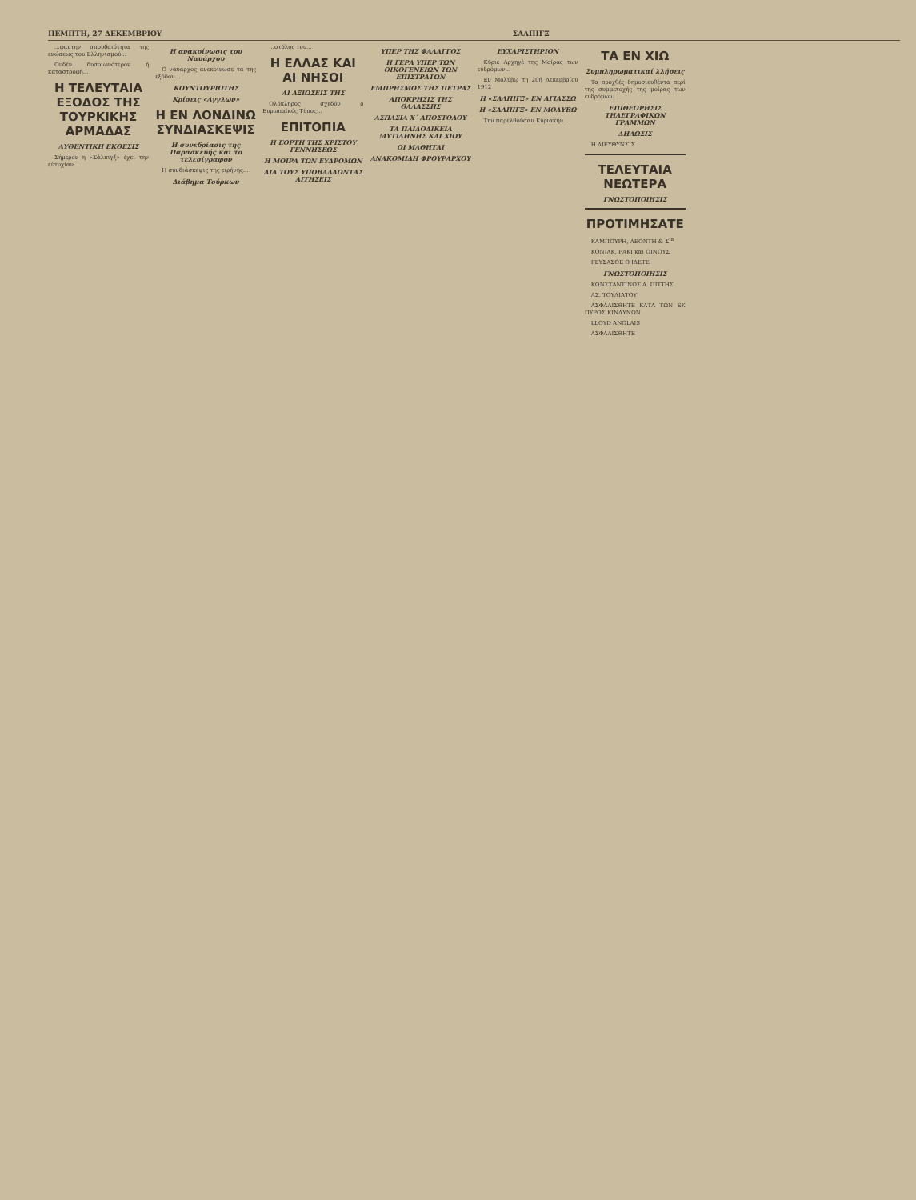ΠΕΜΠΤΗ, 27 ΔΕΚΕΜΒΡΙΟΥ ΣΑΛΠΙΓΞ
...φαντην σπουδαιότητα της ενώσεως του Ελληνισμού...
Ουδέν δυσοιωνότερον ή καταστροφή...
Η ΤΕΛΕΥΤΑΙΑ ΕΞΟΔΟΣ ΤΗΣ ΤΟΥΡΚΙΚΗΣ ΑΡΜΑΔΑΣ
ΑΥΘΕΝΤΙΚΗ ΕΚΘΕΣΙΣ
Σήμερον η «Σάλπιγξ» έχει την εύτυχίαν...
Η ανακοίνωσις του Ναυάρχου
Ο ναύαρχος ανεκοίνωσε τα της εξόδου...
ΚΟΥΝΤΟΥΡΙΩΤΗΣ
Κρίσεις «Αγγλων»
Η ΕΝ ΛΟΝΔΙΝΩ ΣΥΝΔΙΑΣΚΕΨΙΣ
Η συνεδρίασις της Παρασκευής και το τελεσίγραφον
Η συνδιάσκεψις της ειρήνης...
Διάβημα Τούρκων
...στόλος του...
Η ΕΛΛΑΣ ΚΑΙ ΑΙ ΝΗΣΟΙ
ΑΙ ΑΞΙΩΣΕΙΣ ΤΗΣ
Ολόκληρος σχεδόν ο Ευρωπαϊκός Τύπος...
ΕΠΙΤΟΠΙΑ
Η ΕΟΡΤΗ ΤΗΣ ΧΡΙΣΤΟΥ ΓΕΝΝΗΣΕΩΣ
Η ΜΟΙΡΑ ΤΩΝ ΕΥΔΡΟΜΩΝ
ΔΙΑ ΤΟΥΣ ΥΠΟΒΑΛΛΟΝΤΑΣ ΑΙΤΗΣΕΙΣ
ΥΠΕΡ ΤΗΣ ΦΑΛΑΓΓΟΣ
Η ΓΕΡΑ ΥΠΕΡ ΤΩΝ ΟΙΚΟΓΕΝΕΙΩΝ ΤΩΝ ΕΠΙΣΤΡΑΤΩΝ
ΕΜΠΡΗΣΜΟΣ ΤΗΣ ΠΕΤΡΑΣ
ΑΠΟΚΡΗΣΙΣ ΤΗΣ ΘΑΛΑΣΣΗΣ
ΑΣΠΑΣΙΑ Χ΄ ΑΠΟΣΤΟΛΟΥ
ΤΑ ΠΑΙΔΟΔΙΚΕΙΑ ΜΥΤΙΛΗΝΗΣ ΚΑΙ ΧΙΟΥ
ΟΙ ΜΑΘΗΤΑΙ
ΑΝΑΚΟΜΙΔΗ ΦΡΟΥΡΑΡΧΟΥ
ΕΥΧΑΡΙΣΤΗΡΙΟΝ
Κύριε Αρχηγέ της Μοίρας των ευδρόμων...
Εν Μολύβῳ τη 20ή Δεκεμβρίου 1912
Η «ΣΑΛΠΙΓΞ» ΕΝ ΑΓΙΑΣΣΩ
Η «ΣΑΛΠΙΓΞ» ΕΝ ΜΟΛΥΒΩ
Την παρελθούσαν Κυριακήν...
ΤΑ ΕΝ ΧΙΩ
Συμπληρωματικαί λλήσεις
Τα προχθές δημοσιευθέντα περί της συμμετοχής της μοίρας των ευδρόμων...
ΕΠΙΘΕΩΡΗΣΙΣ ΤΗΛΕΓΡΑΦΙΚΩΝ ΓΡΑΜΜΩΝ
ΔΗΛΩΣΙΣ
Η ΔΙΕΥΘΥΝΣΙΣ
ΤΕΛΕΥΤΑΙΑ ΝΕΩΤΕΡΑ
ΓΝΩΣΤΟΠΟΙΗΣΙΣ
ΠΡΟΤΙΜΗΣΑΤΕ
ΚΑΜΠΟΥΡΗ, ΛΕΟΝΤΗ & Σ<sup>ια</sup>
ΚΟΝΙΑΚ, ΡΑΚΙ και ΟΙΝΟΥΣ
ΓΕΥΣΑΣΘΕ Ο ΙΔΕΤΕ
ΓΝΩΣΤΟΠΟΙΗΣΙΣ
ΚΩΝΣΤΑΝΤΙΝΟΣ Α. ΠΙΤΤΗΣ
ΑΣ. ΤΟΥΛΙΑΤΟΥ
ΑΣΦΑΛΙΣΘΗΤΕ ΚΑΤΑ ΤΩΝ ΕΚ ΠΥΡΟΣ ΚΙΝΔΥΝΩΝ
LLOYD ANGLAIS
ΑΣΦΑΛΙΣΘΗΤΕ